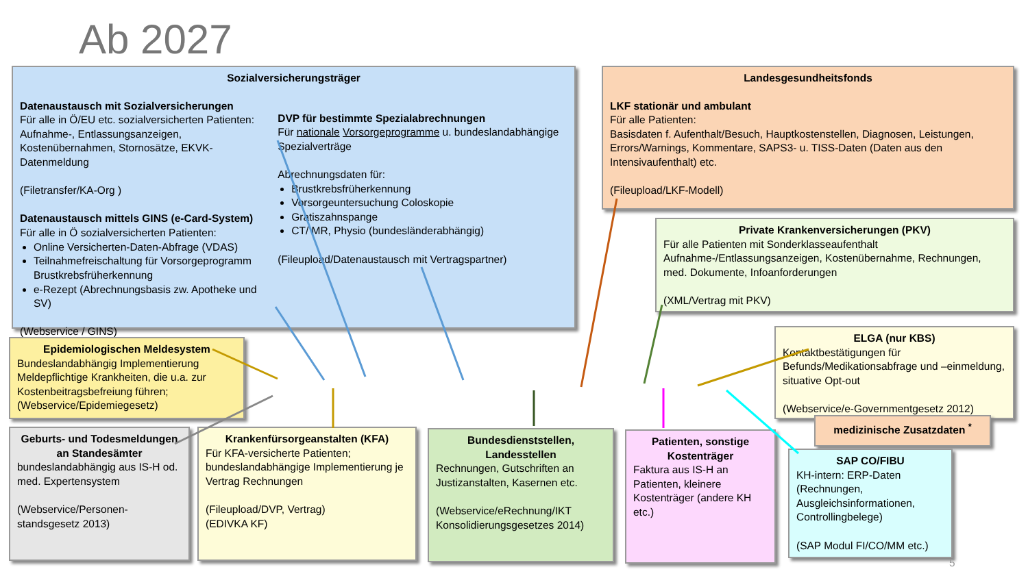Ab 2027
Sozialversicherungsträger
Datenaustausch mit Sozialversicherungen
Für alle in Ö/EU etc. sozialversicherten Patienten: Aufnahme-, Entlassungsanzeigen, Kostenübernahmen, Stornosätze, EKVK-Datenmeldung
(Filetransfer/KA-Org )
Datenaustausch mittels GINS (e-Card-System)
Für alle in Ö sozialversicherten Patienten:
Online Versicherten-Daten-Abfrage (VDAS)
Teilnahmefreischaltung für Vorsorgeprogramm Brustkrebsfrüherkennung
e-Rezept (Abrechnungsbasis zw. Apotheke und SV)
(Webservice / GINS)
DVP für bestimmte Spezialabrechnungen
Für nationale Vorsorgeprogramme u. bundeslandabhängige Spezialverträge
Abrechnungsdaten für:
Brustkrebsfrüherkennung
Vorsorgeuntersuchung Coloskopie
Gratiszahnspange
CT/ MR, Physio (bundesländerabhängig)
(Fileupload/Datenaustausch mit Vertragspartner)
Landesgesundheitsfonds
LKF stationär und ambulant
Für alle Patienten:
Basisdaten f. Aufenthalt/Besuch, Hauptkostenstellen, Diagnosen, Leistungen, Errors/Warnings, Kommentare, SAPS3- u. TISS-Daten (Daten aus den Intensivaufenthalt) etc.
(Fileupload/LKF-Modell)
Private Krankenversicherungen (PKV)
Für alle Patienten mit Sonderklasseaufenthalt Aufnahme-/Entlassungsanzeigen, Kostenübernahme, Rechnungen, med. Dokumente, Infoanforderungen
(XML/Vertrag mit PKV)
Epidemiologischen Meldesystem
Bundeslandabhängig Implementierung Meldepflichtige Krankheiten, die u.a. zur Kostenbeitragsbefreiung führen; (Webservice/Epidemiegesetz)
ELGA (nur KBS)
Kontaktbestätigungen für Befunds/Medikationsabfrage und –einmeldung, situative Opt-out
(Webservice/e-Governmentgesetz 2012)
medizinische Zusatzdaten <sup>*</sup>
Geburts- und Todesmeldungen an Standesämter
bundeslandabhängig aus IS-H od. med. Expertensystem
(Webservice/Personen-standsgesetz 2013)
Krankenfürsorgeanstalten (KFA)
Für KFA-versicherte Patienten; bundeslandabhängige Implementierung je Vertrag Rechnungen
(Fileupload/DVP, Vertrag)
(EDIVKA KF)
Bundesdienststellen, Landesstellen
Rechnungen, Gutschriften an Justizanstalten, Kasernen etc.
(Webservice/eRechnung/IKT Konsolidierungsgesetzes 2014)
Patienten, sonstige Kostenträger
Faktura aus IS-H an Patienten, kleinere Kostenträger (andere KH etc.)
SAP CO/FIBU
KH-intern: ERP-Daten (Rechnungen, Ausgleichsinformationen, Controllingbelege)
(SAP Modul FI/CO/MM etc.)
5